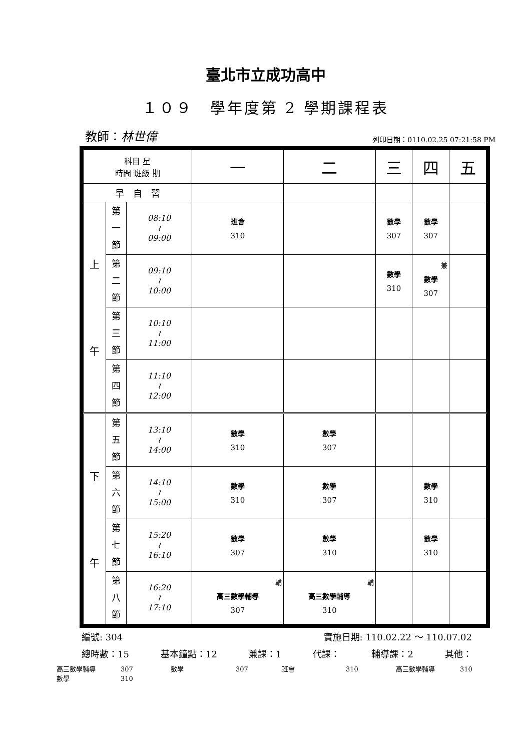臺北市立成功高中
１０９　學年度第 2 學期課程表
教師：林世偉 列印日期：0110.02.25 07:21:58 PM
| 科目 星 時間 班級 期 | | | 一 | 二 | 三 | 四 | 五 |
| --- | --- | --- | --- | --- | --- | --- | --- |
| 早 自 習 | | | | | | | |
| 上 午 | 第 一 節 | 08:10 ≀ 09:00 | 班會 310 | | 數學 307 | 數學 307 | |
| | 第 二 節 | 09:10 ≀ 10:00 | | | 數學 310 | 兼 數學 307 | |
| | 第 三 節 | 10:10 ≀ 11:00 | | | | | |
| | 第 四 節 | 11:10 ≀ 12:00 | | | | | |
| 下 午 | 第 五 節 | 13:10 ≀ 14:00 | 數學 310 | 數學 307 | | | |
| | 第 六 節 | 14:10 ≀ 15:00 | 數學 310 | 數學 307 | | 數學 310 | |
| | 第 七 節 | 15:20 ≀ 16:10 | 數學 307 | 數學 310 | | 數學 310 | |
| | 第 八 節 | 16:20 ≀ 17:10 | 輔 高三數學輔導 307 | 輔 高三數學輔導 310 | | | |
編號: 304 實施日期: 110.02.22 ～ 110.07.02
總時數：15 基本鐘點：12 兼課：1 代課： 輔導課：2 其他：
高三數學輔導 307 數學 307 班會 310 高三數學輔導 310
數學 310